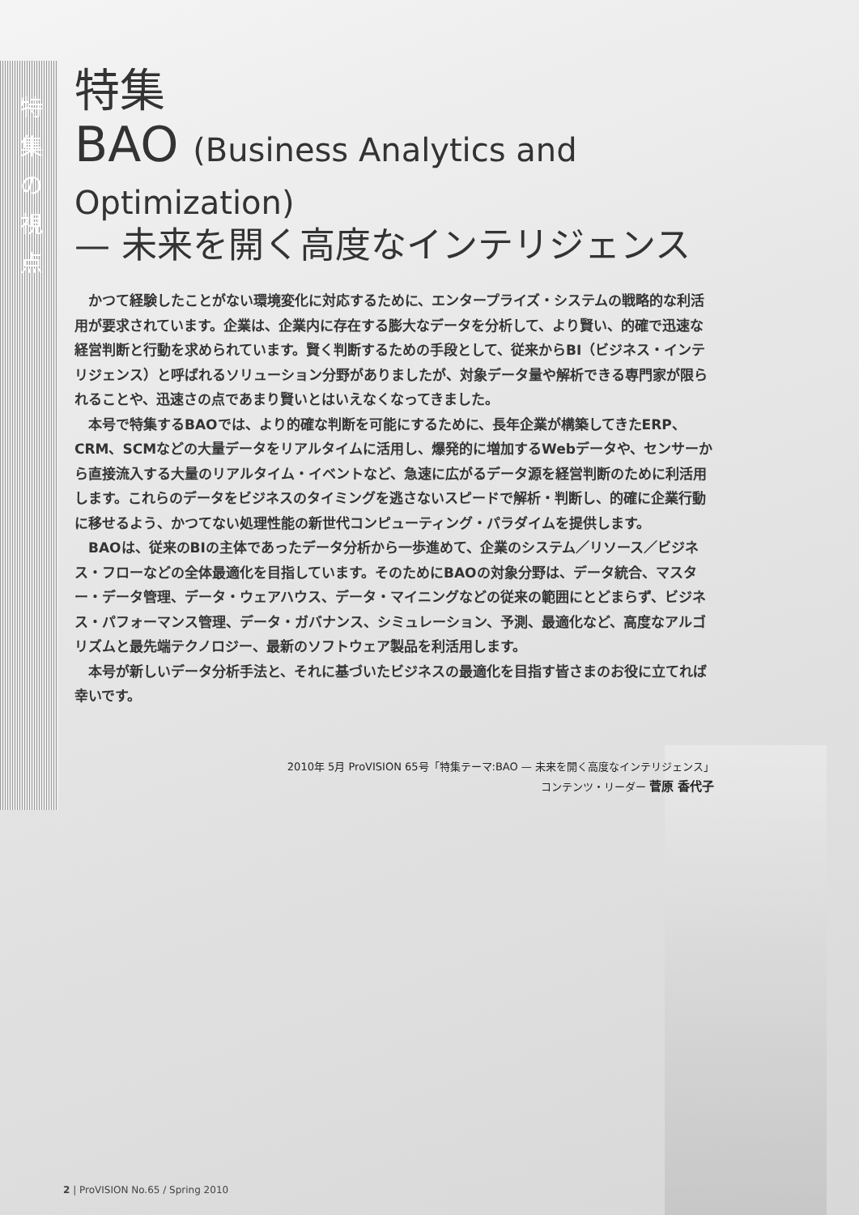特
集
の
視
点
特集
BAO (Business Analytics and Optimization)
— 未来を開く高度なインテリジェンス
かつて経験したことがない環境変化に対応するために、エンタープライズ・システムの戦略的な利活用が要求されています。企業は、企業内に存在する膨大なデータを分析して、より賢い、的確で迅速な経営判断と行動を求められています。賢く判断するための手段として、従来からBI（ビジネス・インテリジェンス）と呼ばれるソリューション分野がありましたが、対象データ量や解析できる専門家が限られることや、迅速さの点であまり賢いとはいえなくなってきました。
本号で特集するBAOでは、より的確な判断を可能にするために、長年企業が構築してきたERP、CRM、SCMなどの大量データをリアルタイムに活用し、爆発的に増加するWebデータや、センサーから直接流入する大量のリアルタイム・イベントなど、急速に広がるデータ源を経営判断のために利活用します。これらのデータをビジネスのタイミングを逃さないスピードで解析・判断し、的確に企業行動に移せるよう、かつてない処理性能の新世代コンピューティング・パラダイムを提供します。
BAOは、従来のBIの主体であったデータ分析から一歩進めて、企業のシステム／リソース／ビジネス・フローなどの全体最適化を目指しています。そのためにBAOの対象分野は、データ統合、マスター・データ管理、データ・ウェアハウス、データ・マイニングなどの従来の範囲にとどまらず、ビジネス・パフォーマンス管理、データ・ガバナンス、シミュレーション、予測、最適化など、高度なアルゴリズムと最先端テクノロジー、最新のソフトウェア製品を利活用します。
本号が新しいデータ分析手法と、それに基づいたビジネスの最適化を目指す皆さまのお役に立てれば幸いです。
2010年 5月 ProVISION 65号「特集テーマ:BAO — 未来を開く高度なインテリジェンス」
コンテンツ・リーダー 菅原 香代子
2 | ProVISION No.65 / Spring 2010